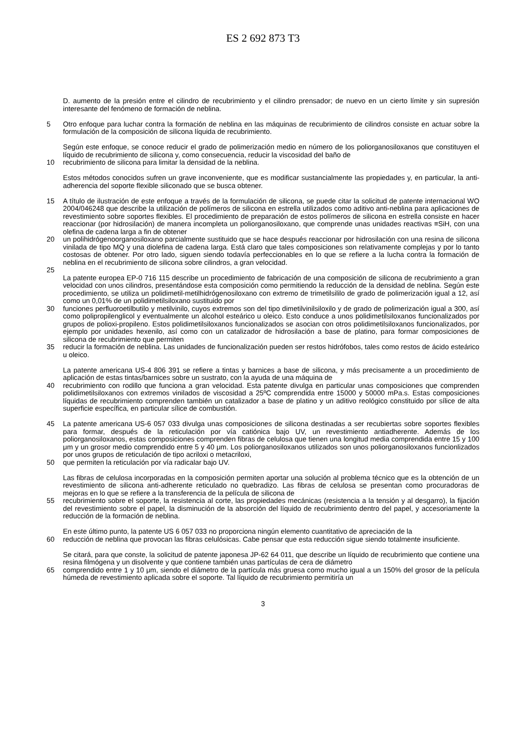ES 2 692 873 T3
D. aumento de la presión entre el cilindro de recubrimiento y el cilindro prensador; de nuevo en un cierto límite y sin supresión interesante del fenómeno de formación de neblina.
5 Otro enfoque para luchar contra la formación de neblina en las máquinas de recubrimiento de cilindros consiste en actuar sobre la formulación de la composición de silicona líquida de recubrimiento.
Según este enfoque, se conoce reducir el grado de polimerización medio en número de los poliorganosiloxanos que constituyen el líquido de recubrimiento de silicona y, como consecuencia, reducir la viscosidad del baño de
10 recubrimiento de silicona para limitar la densidad de la neblina.
Estos métodos conocidos sufren un grave inconveniente, que es modificar sustancialmente las propiedades y, en particular, la anti-adherencia del soporte flexible siliconado que se busca obtener.
15 A título de ilustración de este enfoque a través de la formulación de silicona, se puede citar la solicitud de patente internacional WO 2004/046248 que describe la utilización de polímeros de silicona en estrella utilizados como aditivo anti-neblina para aplicaciones de revestimiento sobre soportes flexibles. El procedimiento de preparación de estos polímeros de silicona en estrella consiste en hacer reaccionar (por hidrosilación) de manera incompleta un poliorganosiloxano, que comprende unas unidades reactivas ≡SiH, con una olefina de cadena larga a fin de obtener
20 un polihidrógenoorganosiloxano parcialmente sustituido que se hace después reaccionar por hidrosilación con una resina de silicona vinilada de tipo MQ y una diolefina de cadena larga. Está claro que tales composiciones son relativamente complejas y por lo tanto costosas de obtener. Por otro lado, siguen siendo todavía perfeccionables en lo que se refiere a la lucha contra la formación de neblina en el recubrimiento de silicona sobre cilindros, a gran velocidad.
25
La patente europea EP-0 716 115 describe un procedimiento de fabricación de una composición de silicona de recubrimiento a gran velocidad con unos cilindros, presentándose esta composición como permitiendo la reducción de la densidad de neblina. Según este procedimiento, se utiliza un polidimetil-metilhidrógenosiloxano con extremo de trimetilsililo de grado de polimerización igual a 12, así como un 0,01% de un polidimetilsiloxano sustituido por
30 funciones perfluoroetilbutilo y metilvinilo, cuyos extremos son del tipo dimetilvinilsiloxilo y de grado de polimerización igual a 300, así como polipropilenglicol y eventualmente un alcohol esteárico u oleico. Esto conduce a unos polidimetilsiloxanos funcionalizados por grupos de polioxi-propileno. Estos polidimetilsiloxanos funcionalizados se asocian con otros polidimetilsiloxanos funcionalizados, por ejemplo por unidades hexenilo, así como con un catalizador de hidrosilación a base de platino, para formar composiciones de silicona de recubrimiento que permiten
35 reducir la formación de neblina. Las unidades de funcionalización pueden ser restos hidrófobos, tales como restos de ácido esteárico u oleico.
La patente americana US-4 806 391 se refiere a tintas y barnices a base de silicona, y más precisamente a un procedimiento de aplicación de estas tintas/barnices sobre un sustrato, con la ayuda de una máquina de
40 recubrimiento con rodillo que funciona a gran velocidad. Esta patente divulga en particular unas composiciones que comprenden polidimetilsiloxanos con extremos vinilados de viscosidad a 25ºC comprendida entre 15000 y 50000 mPa.s. Estas composiciones líquidas de recubrimiento comprenden también un catalizador a base de platino y un aditivo reológico constituido por sílice de alta superficie específica, en particular sílice de combustión.
45 La patente americana US-6 057 033 divulga unas composiciones de silicona destinadas a ser recubiertas sobre soportes flexibles para formar, después de la reticulación por vía catiónica bajo UV, un revestimiento antiadherente. Además de los poliorganosiloxanos, estas composiciones comprenden fibras de celulosa que tienen una longitud media comprendida entre 15 y 100 μm y un grosor medio comprendido entre 5 y 40 μm. Los poliorganosiloxanos utilizados son unos poliorganosiloxanos funcionlizados por unos grupos de reticulación de tipo acriloxi o metacriloxi,
50 que permiten la reticulación por vía radicalar bajo UV.
Las fibras de celulosa incorporadas en la composición permiten aportar una solución al problema técnico que es la obtención de un revestimiento de silicona anti-adherente reticulado no quebradizo. Las fibras de celulosa se presentan como procuradoras de mejoras en lo que se refiere a la transferencia de la película de silicona de
55 recubrimiento sobre el soporte, la resistencia al corte, las propiedades mecánicas (resistencia a la tensión y al desgarro), la fijación del revestimiento sobre el papel, la disminución de la absorción del líquido de recubrimiento dentro del papel, y accesoriamente la reducción de la formación de neblina.
En este último punto, la patente US 6 057 033 no proporciona ningún elemento cuantitativo de apreciación de la
60 reducción de neblina que provocan las fibras celulósicas. Cabe pensar que esta reducción sigue siendo totalmente insuficiente.
Se citará, para que conste, la solicitud de patente japonesa JP-62 64 011, que describe un líquido de recubrimiento que contiene una resina filmógena y un disolvente y que contiene también unas partículas de cera de diámetro
65 comprendido entre 1 y 10 μm, siendo el diámetro de la partícula más gruesa como mucho igual a un 150% del grosor de la película húmeda de revestimiento aplicada sobre el soporte. Tal líquido de recubrimiento permitiría un
3